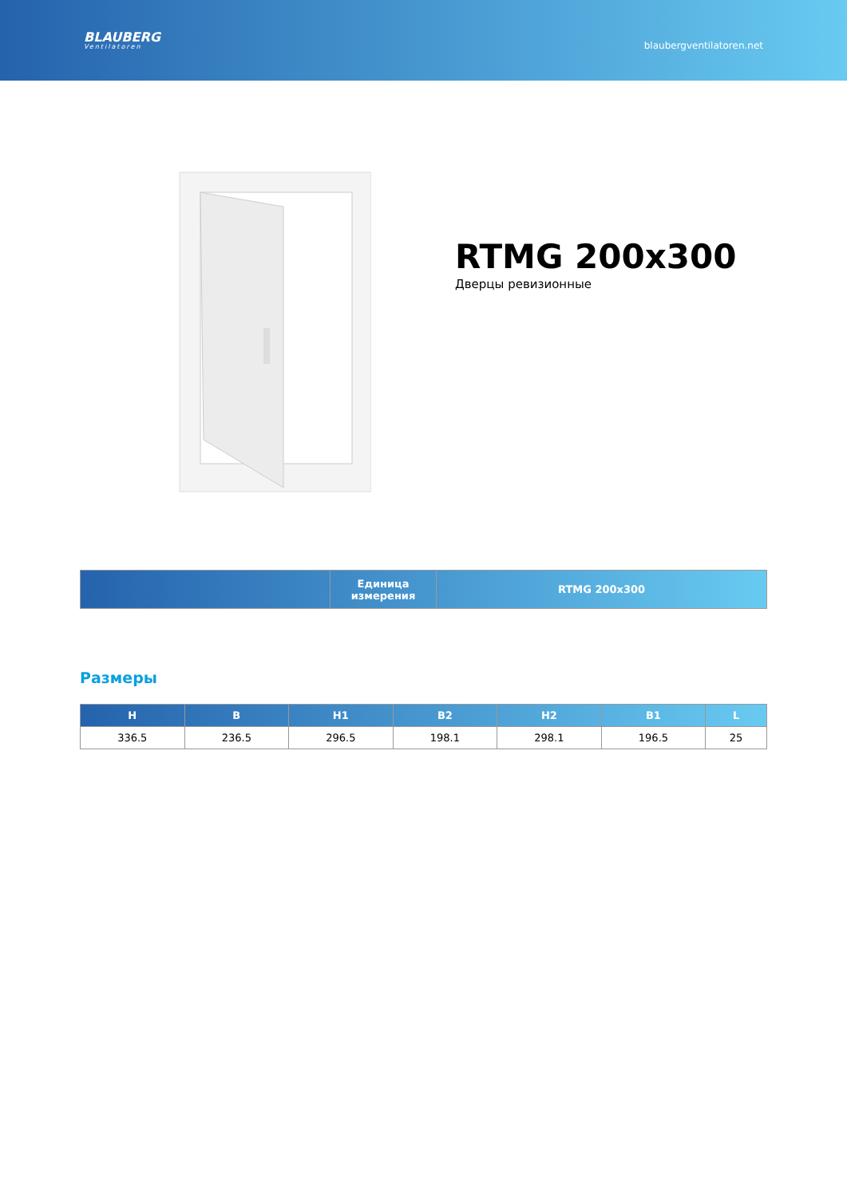BLAUBERG
Ventilatoren
blaubergventilatoren.net
RTMG 200x300
Дверцы ревизионные
| | Единица измерения | RTMG 200x300 |
| --- | --- | --- |
Размеры
| H | B | H1 | B2 | H2 | B1 | L |
| --- | --- | --- | --- | --- | --- | --- |
| 336.5 | 236.5 | 296.5 | 198.1 | 298.1 | 196.5 | 25 |